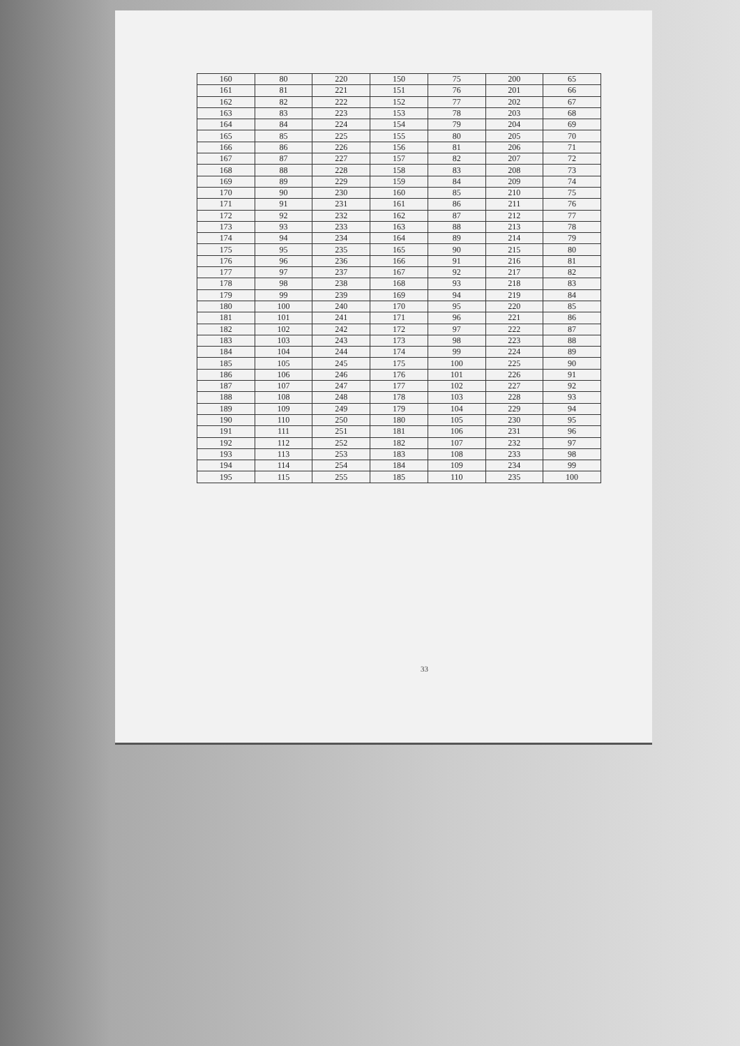| 160 | 80 | 220 | 150 | 75 | 200 | 65 |
| 161 | 81 | 221 | 151 | 76 | 201 | 66 |
| 162 | 82 | 222 | 152 | 77 | 202 | 67 |
| 163 | 83 | 223 | 153 | 78 | 203 | 68 |
| 164 | 84 | 224 | 154 | 79 | 204 | 69 |
| 165 | 85 | 225 | 155 | 80 | 205 | 70 |
| 166 | 86 | 226 | 156 | 81 | 206 | 71 |
| 167 | 87 | 227 | 157 | 82 | 207 | 72 |
| 168 | 88 | 228 | 158 | 83 | 208 | 73 |
| 169 | 89 | 229 | 159 | 84 | 209 | 74 |
| 170 | 90 | 230 | 160 | 85 | 210 | 75 |
| 171 | 91 | 231 | 161 | 86 | 211 | 76 |
| 172 | 92 | 232 | 162 | 87 | 212 | 77 |
| 173 | 93 | 233 | 163 | 88 | 213 | 78 |
| 174 | 94 | 234 | 164 | 89 | 214 | 79 |
| 175 | 95 | 235 | 165 | 90 | 215 | 80 |
| 176 | 96 | 236 | 166 | 91 | 216 | 81 |
| 177 | 97 | 237 | 167 | 92 | 217 | 82 |
| 178 | 98 | 238 | 168 | 93 | 218 | 83 |
| 179 | 99 | 239 | 169 | 94 | 219 | 84 |
| 180 | 100 | 240 | 170 | 95 | 220 | 85 |
| 181 | 101 | 241 | 171 | 96 | 221 | 86 |
| 182 | 102 | 242 | 172 | 97 | 222 | 87 |
| 183 | 103 | 243 | 173 | 98 | 223 | 88 |
| 184 | 104 | 244 | 174 | 99 | 224 | 89 |
| 185 | 105 | 245 | 175 | 100 | 225 | 90 |
| 186 | 106 | 246 | 176 | 101 | 226 | 91 |
| 187 | 107 | 247 | 177 | 102 | 227 | 92 |
| 188 | 108 | 248 | 178 | 103 | 228 | 93 |
| 189 | 109 | 249 | 179 | 104 | 229 | 94 |
| 190 | 110 | 250 | 180 | 105 | 230 | 95 |
| 191 | 111 | 251 | 181 | 106 | 231 | 96 |
| 192 | 112 | 252 | 182 | 107 | 232 | 97 |
| 193 | 113 | 253 | 183 | 108 | 233 | 98 |
| 194 | 114 | 254 | 184 | 109 | 234 | 99 |
| 195 | 115 | 255 | 185 | 110 | 235 | 100 |
33